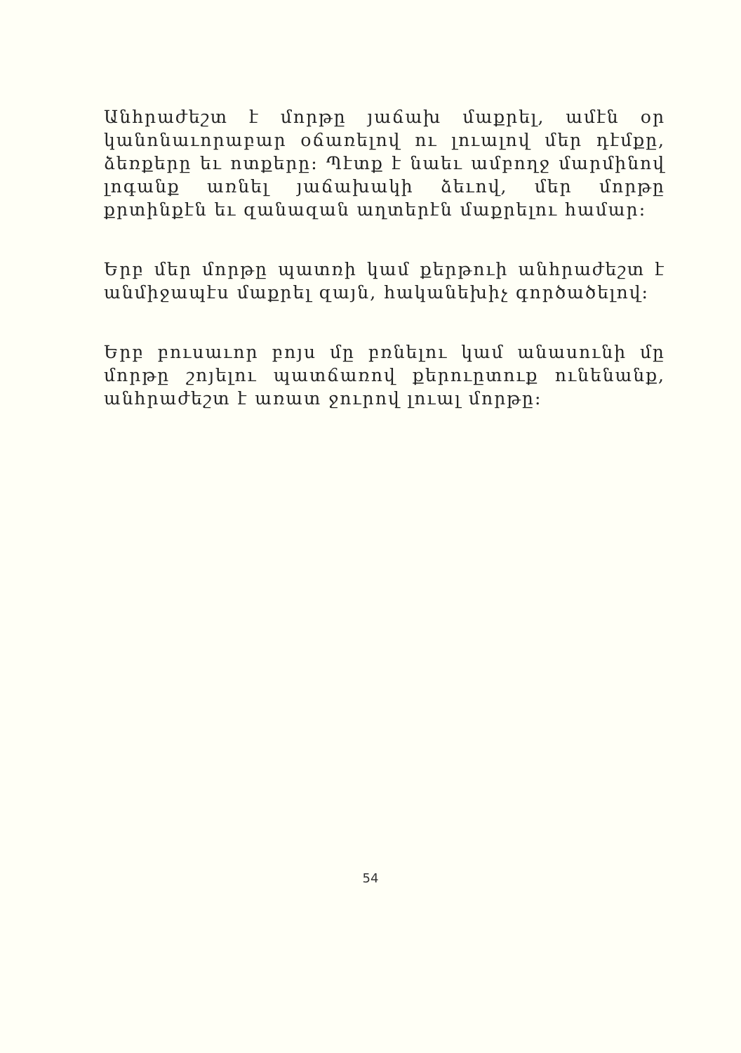Անհրաժեշտ է մորթը յաճախ մաքրել, ամէն օր կանոնաւորաբար օճառելով ու լուալով մեր դէմքը, ձեռքերը եւ ոտքերը: Պէտք է նաեւ ամբողջ մարմինով լոգանք առնել յաճախակի ձեւով, մեր մորթը քրտինքէն եւ զանազան աղտերէն մաքրելու համար:
Երբ մեր մորթը պատռի կամ քերթուի անհրաժեշտ է անմիջապէս մաքրել զայն, հականեխիչ գործածելով:
Երբ բուսաւոր բոյս մը բռնելու կամ անասունի մը մորթը շոյելու պատճառով քերուըտուք ունենանք, անհրաժեշտ է առատ ջուրով լուալ մորթը:
54